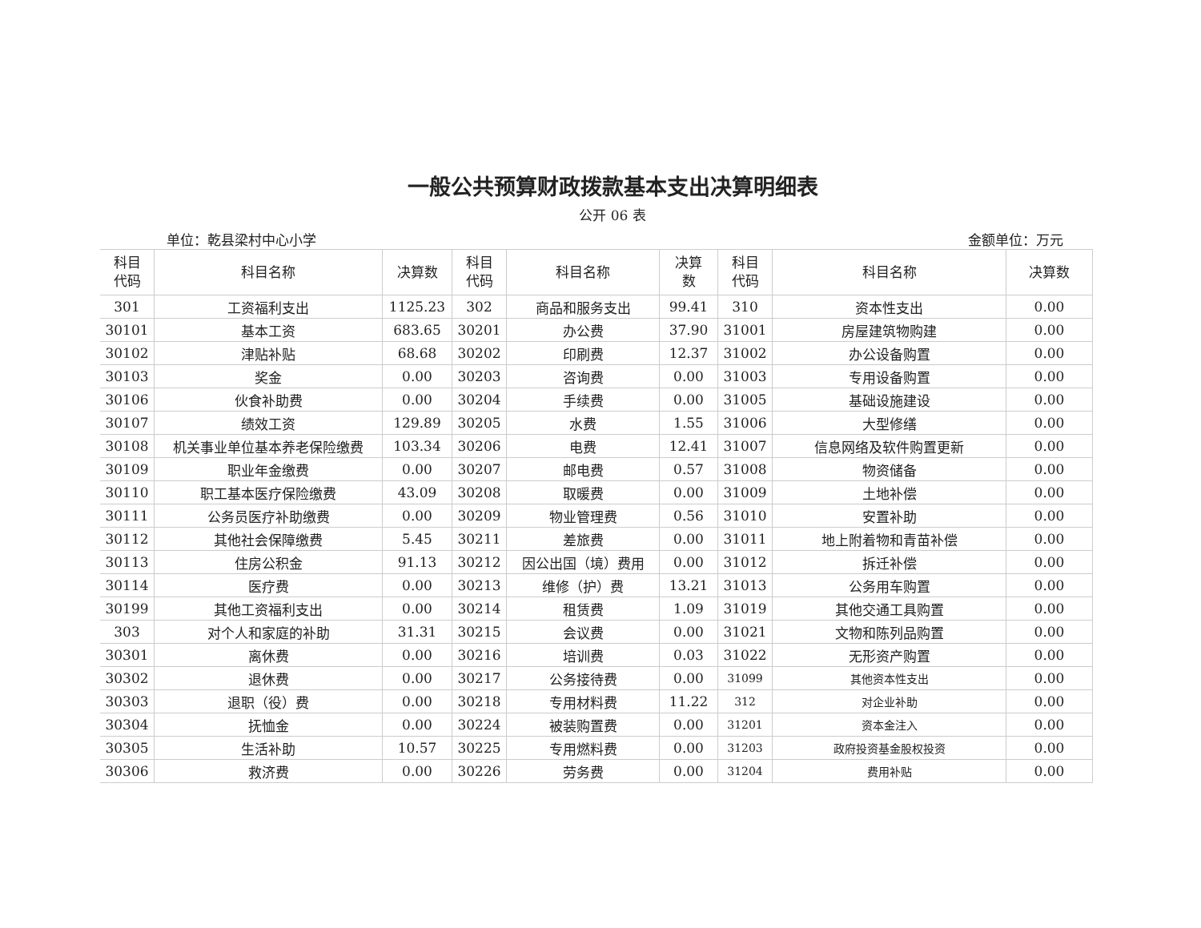一般公共预算财政拨款基本支出决算明细表
公开 06 表
单位：乾县梁村中心小学 金额单位：万元
| 科目 代码 | 科目名称 | 决算数 | 科目 代码 | 科目名称 | 决算 数 | 科目 代码 | 科目名称 | 决算数 |
| --- | --- | --- | --- | --- | --- | --- | --- | --- |
| 301 | 工资福利支出 | 1125.23 | 302 | 商品和服务支出 | 99.41 | 310 | 资本性支出 | 0.00 |
| 30101 | 基本工资 | 683.65 | 30201 | 办公费 | 37.90 | 31001 | 房屋建筑物购建 | 0.00 |
| 30102 | 津贴补贴 | 68.68 | 30202 | 印刷费 | 12.37 | 31002 | 办公设备购置 | 0.00 |
| 30103 | 奖金 | 0.00 | 30203 | 咨询费 | 0.00 | 31003 | 专用设备购置 | 0.00 |
| 30106 | 伙食补助费 | 0.00 | 30204 | 手续费 | 0.00 | 31005 | 基础设施建设 | 0.00 |
| 30107 | 绩效工资 | 129.89 | 30205 | 水费 | 1.55 | 31006 | 大型修缮 | 0.00 |
| 30108 | 机关事业单位基本养老保险缴费 | 103.34 | 30206 | 电费 | 12.41 | 31007 | 信息网络及软件购置更新 | 0.00 |
| 30109 | 职业年金缴费 | 0.00 | 30207 | 邮电费 | 0.57 | 31008 | 物资储备 | 0.00 |
| 30110 | 职工基本医疗保险缴费 | 43.09 | 30208 | 取暖费 | 0.00 | 31009 | 土地补偿 | 0.00 |
| 30111 | 公务员医疗补助缴费 | 0.00 | 30209 | 物业管理费 | 0.56 | 31010 | 安置补助 | 0.00 |
| 30112 | 其他社会保障缴费 | 5.45 | 30211 | 差旅费 | 0.00 | 31011 | 地上附着物和青苗补偿 | 0.00 |
| 30113 | 住房公积金 | 91.13 | 30212 | 因公出国（境）费用 | 0.00 | 31012 | 拆迁补偿 | 0.00 |
| 30114 | 医疗费 | 0.00 | 30213 | 维修（护）费 | 13.21 | 31013 | 公务用车购置 | 0.00 |
| 30199 | 其他工资福利支出 | 0.00 | 30214 | 租赁费 | 1.09 | 31019 | 其他交通工具购置 | 0.00 |
| 303 | 对个人和家庭的补助 | 31.31 | 30215 | 会议费 | 0.00 | 31021 | 文物和陈列品购置 | 0.00 |
| 30301 | 离休费 | 0.00 | 30216 | 培训费 | 0.03 | 31022 | 无形资产购置 | 0.00 |
| 30302 | 退休费 | 0.00 | 30217 | 公务接待费 | 0.00 | 31099 | 其他资本性支出 | 0.00 |
| 30303 | 退职（役）费 | 0.00 | 30218 | 专用材料费 | 11.22 | 312 | 对企业补助 | 0.00 |
| 30304 | 抚恤金 | 0.00 | 30224 | 被装购置费 | 0.00 | 31201 | 资本金注入 | 0.00 |
| 30305 | 生活补助 | 10.57 | 30225 | 专用燃料费 | 0.00 | 31203 | 政府投资基金股权投资 | 0.00 |
| 30306 | 救济费 | 0.00 | 30226 | 劳务费 | 0.00 | 31204 | 费用补贴 | 0.00 |